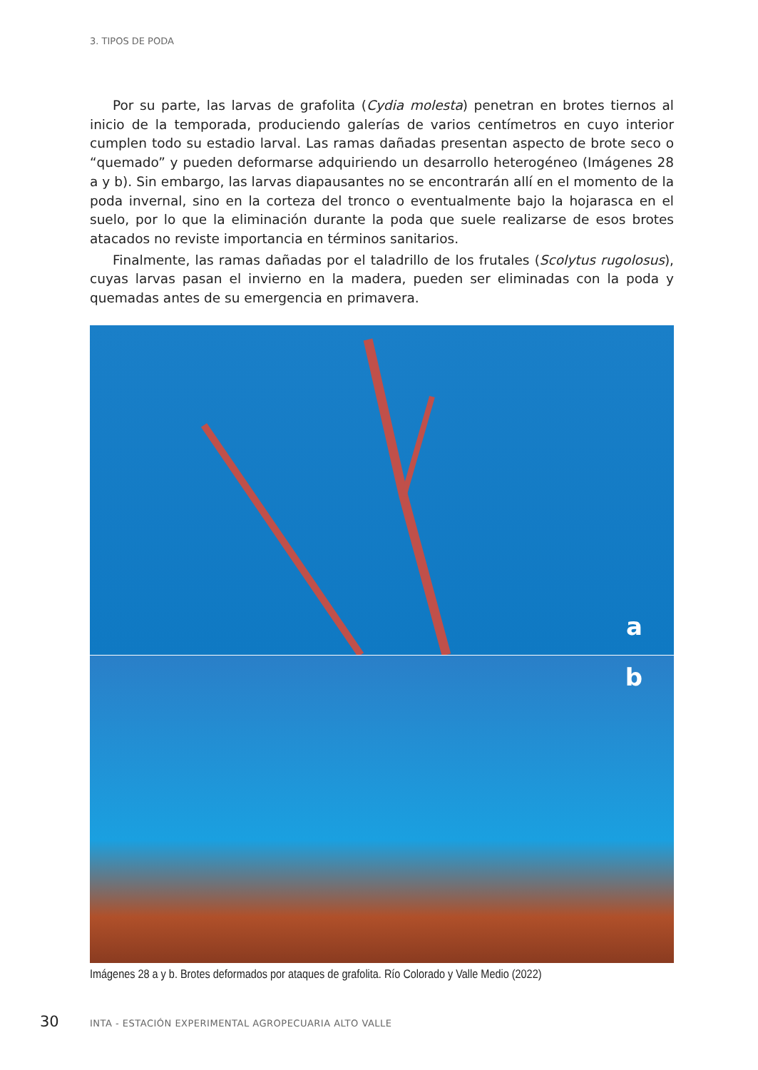3. TIPOS DE PODA
Por su parte, las larvas de grafolita (Cydia molesta) penetran en brotes tiernos al inicio de la temporada, produciendo galerías de varios centímetros en cuyo interior cumplen todo su estadio larval. Las ramas dañadas presentan aspecto de brote seco o “quemado” y pueden deformarse adquiriendo un desarrollo heterogéneo (Imágenes 28 a y b). Sin embargo, las larvas diapausantes no se encontrarán allí en el momento de la poda invernal, sino en la corteza del tronco o eventualmente bajo la hojarasca en el suelo, por lo que la eliminación durante la poda que suele realizarse de esos brotes atacados no reviste importancia en términos sanitarios.
Finalmente, las ramas dañadas por el taladrillo de los frutales (Scolytus rugolosus), cuyas larvas pasan el invierno en la madera, pueden ser eliminadas con la poda y quemadas antes de su emergencia en primavera.
a
b
Imágenes 28 a y b. Brotes deformados por ataques de grafolita. Río Colorado y Valle Medio (2022)
30 INTA - ESTACIÓN EXPERIMENTAL AGROPECUARIA ALTO VALLE